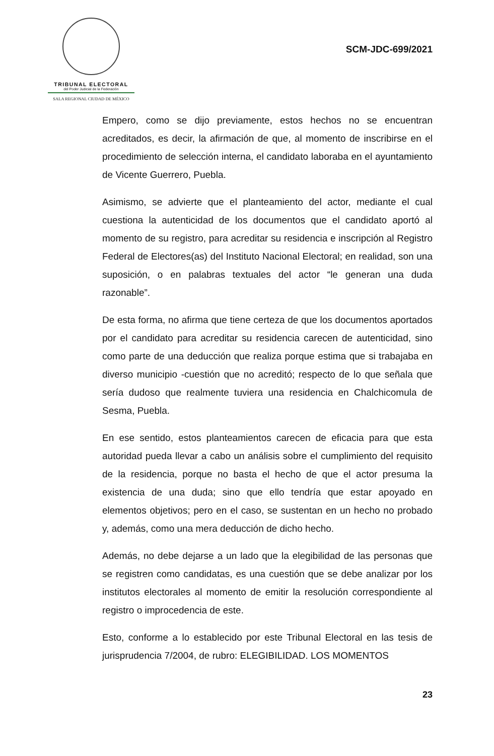TRIBUNAL ELECTORAL
del Poder Judicial de la Federación
SALA REGIONAL CIUDAD DE MÉXICO
SCM-JDC-699/2021
Empero, como se dijo previamente, estos hechos no se encuentran acreditados, es decir, la afirmación de que, al momento de inscribirse en el procedimiento de selección interna, el candidato laboraba en el ayuntamiento de Vicente Guerrero, Puebla.
Asimismo, se advierte que el planteamiento del actor, mediante el cual cuestiona la autenticidad de los documentos que el candidato aportó al momento de su registro, para acreditar su residencia e inscripción al Registro Federal de Electores(as) del Instituto Nacional Electoral; en realidad, son una suposición, o en palabras textuales del actor “le generan una duda razonable”.
De esta forma, no afirma que tiene certeza de que los documentos aportados por el candidato para acreditar su residencia carecen de autenticidad, sino como parte de una deducción que realiza porque estima que si trabajaba en diverso municipio -cuestión que no acreditó; respecto de lo que señala que sería dudoso que realmente tuviera una residencia en Chalchicomula de Sesma, Puebla.
En ese sentido, estos planteamientos carecen de eficacia para que esta autoridad pueda llevar a cabo un análisis sobre el cumplimiento del requisito de la residencia, porque no basta el hecho de que el actor presuma la existencia de una duda; sino que ello tendría que estar apoyado en elementos objetivos; pero en el caso, se sustentan en un hecho no probado y, además, como una mera deducción de dicho hecho.
Además, no debe dejarse a un lado que la elegibilidad de las personas que se registren como candidatas, es una cuestión que se debe analizar por los institutos electorales al momento de emitir la resolución correspondiente al registro o improcedencia de este.
Esto, conforme a lo establecido por este Tribunal Electoral en las tesis de jurisprudencia 7/2004, de rubro: ELEGIBILIDAD. LOS MOMENTOS
23